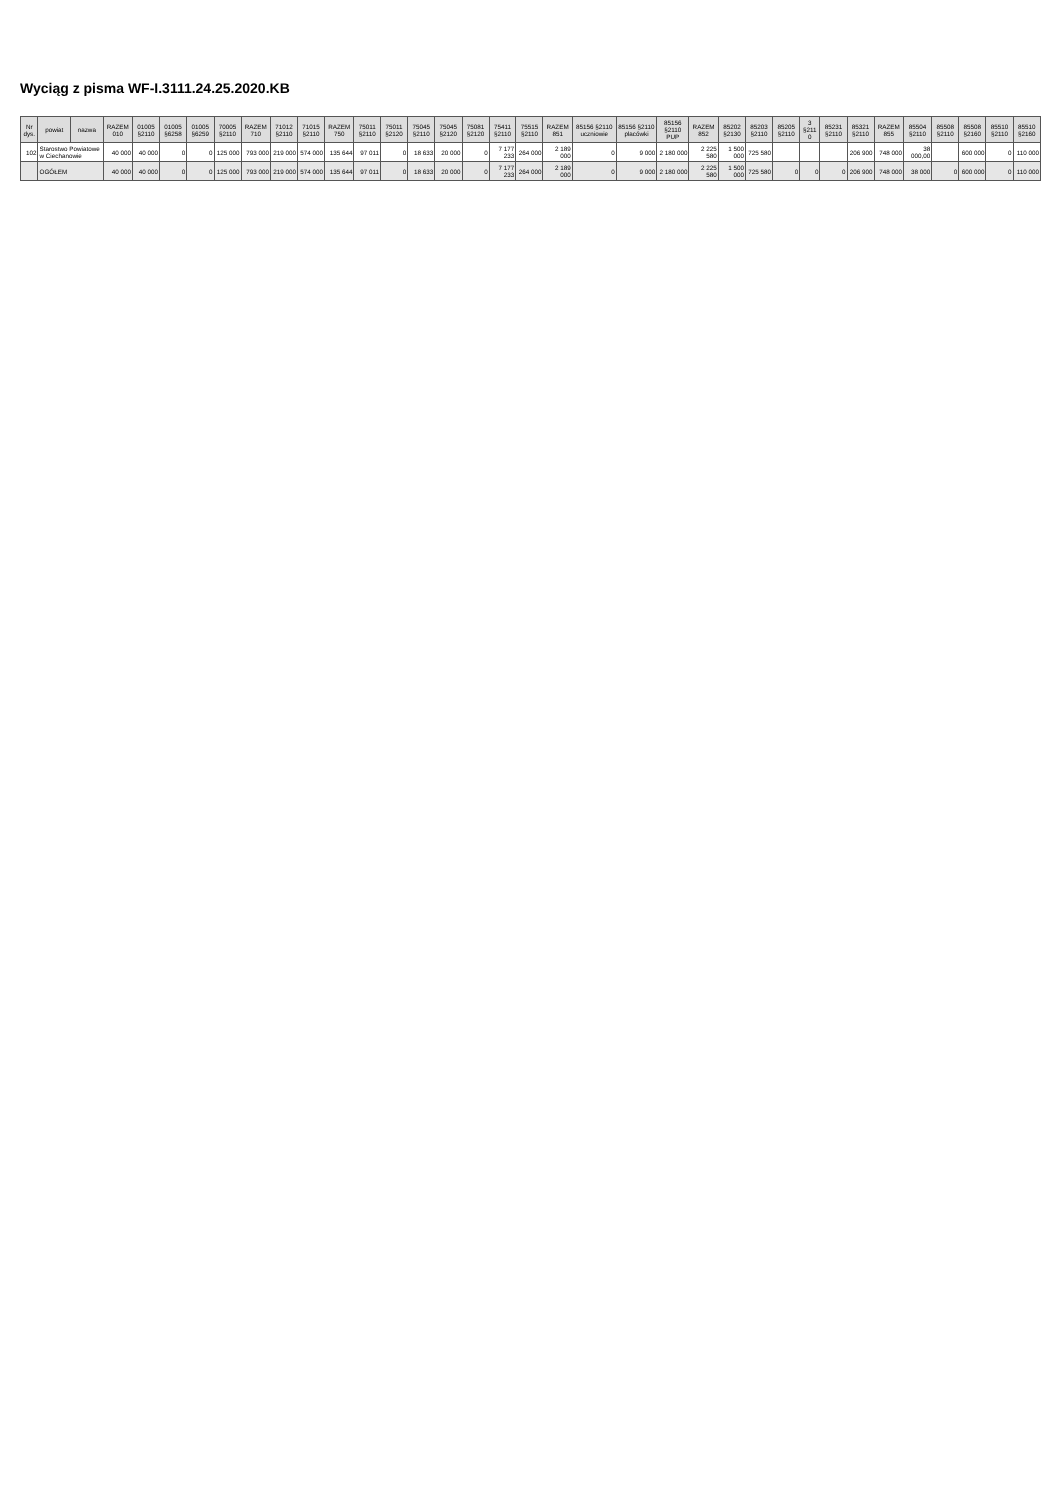Wyciąg z pisma WF-I.3111.24.25.2020.KB
| Nr dys. | powiat | nazwa | RAZEM 010 | 01005 §2110 | 01005 §6258 | 01005 §6259 | 70005 §2110 | RAZEM 710 | 71012 §2110 | 71015 §2110 | RAZEM 750 | 75011 §2110 | 75011 §2120 | 75045 §2110 | 75045 §2120 | 75081 §2120 | 75411 §2110 | 75515 §2110 | RAZEM 851 | 85156 §2110 uczniowie | 85156 §2110 placówki | 85156 §2110 PUP | RAZEM 852 | 85202 §2130 | 85203 §2110 | 85205 §2110 | 3 §211 0 | 85231 §2110 | 85321 §2110 | RAZEM 855 | 85504 §2110 | 85508 §2110 | 85508 §2160 | 85510 §2110 | 85510 §2160 |
| --- | --- | --- | --- | --- | --- | --- | --- | --- | --- | --- | --- | --- | --- | --- | --- | --- | --- | --- | --- | --- | --- | --- | --- | --- | --- | --- | --- | --- | --- | --- | --- | --- | --- | --- | --- |
| 102 | Starostwo Powiatowe w Ciechanowie | | 40 000 | 40 000 | 0 | 0 | 125 000 | 793 000 | 219 000 | 574 000 | 135 644 | 97 011 | 0 | 18 633 | 20 000 | 0 | 7 177 233 | 264 000 | 2 189 000 | 0 | 9 000 | 2 180 000 | 2 225 580 | 1 500 000 | 725 580 | | | | 206 900 | 748 000 | 38 000,00 | | 600 000 | 0 | 110 000 |
| | OGÓŁEM | | 40 000 | 40 000 | 0 | 0 | 125 000 | 793 000 | 219 000 | 574 000 | 135 644 | 97 011 | 0 | 18 633 | 20 000 | 0 | 7 177 233 | 264 000 | 2 189 000 | 0 | 9 000 | 2 180 000 | 2 225 580 | 1 500 000 | 725 580 | 0 | 0 | 0 | 206 900 | 748 000 | 38 000 | 0 | 600 000 | 0 | 110 000 |